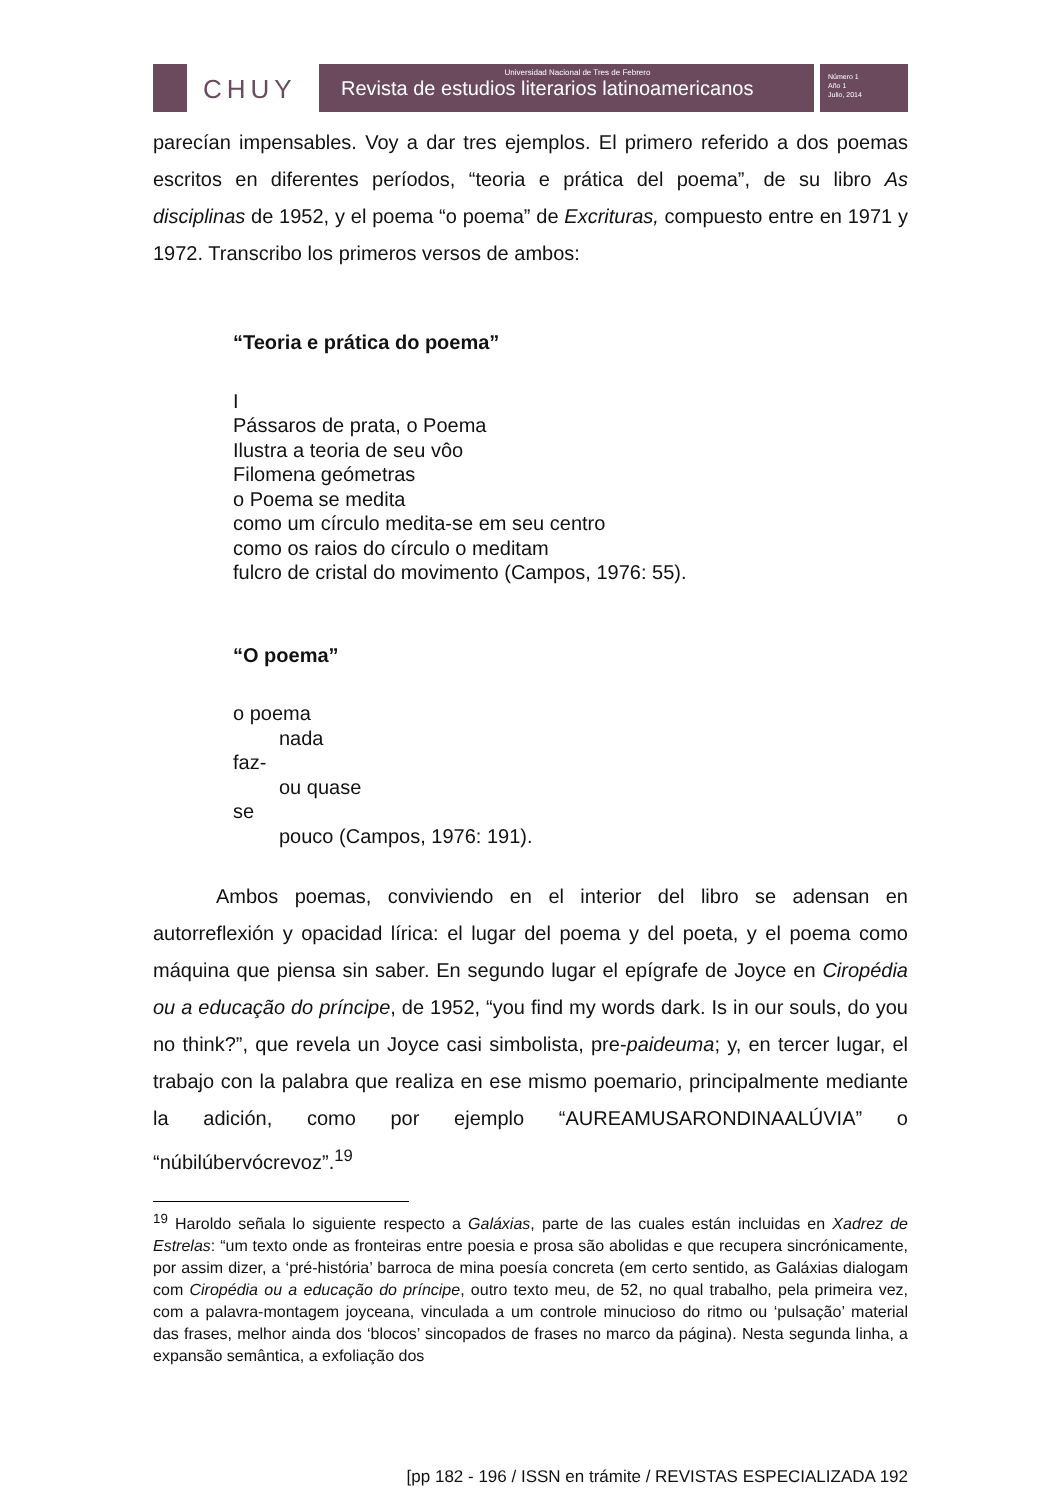CHUY
Universidad Nacional de Tres de Febrero
Revista de estudios literarios latinoamericanos
Número 1
Año 1
Julio, 2014
parecían impensables. Voy a dar tres ejemplos. El primero referido a dos poemas escritos en diferentes períodos, “teoria e prática del poema”, de su libro As disciplinas de 1952, y el poema “o poema” de Excrituras, compuesto entre en 1971 y 1972. Transcribo los primeros versos de ambos:
“Teoria e prática do poema”
I
Pássaros de prata, o Poema
Ilustra a teoria de seu vôo
Filomena geómetras
o Poema se medita
como um círculo medita-se em seu centro
como os raios do círculo o meditam
fulcro de cristal do movimento (Campos, 1976: 55).
“O poema”
o poema
nada
faz-
ou quase
se
pouco (Campos, 1976: 191).
Ambos poemas, conviviendo en el interior del libro se adensan en autorreflexión y opacidad lírica: el lugar del poema y del poeta, y el poema como máquina que piensa sin saber. En segundo lugar el epígrafe de Joyce en Ciropédia ou a educação do príncipe, de 1952, “you find my words dark. Is in our souls, do you no think?”, que revela un Joyce casi simbolista, pre-paideuma; y, en tercer lugar, el trabajo con la palabra que realiza en ese mismo poemario, principalmente mediante la adición, como por ejemplo “AUREAMUSARONDINAALÚVIA” o “núbilúbervócrevoz”.<sup>19</sup>
<sup>19</sup> Haroldo señala lo siguiente respecto a Galáxias, parte de las cuales están incluidas en Xadrez de Estrelas: “um texto onde as fronteiras entre poesia e prosa são abolidas e que recupera sincrónicamente, por assim dizer, a ‘pré-história’ barroca de mina poesía concreta (em certo sentido, as Galáxias dialogam com Ciropédia ou a educação do príncipe, outro texto meu, de 52, no qual trabalho, pela primeira vez, com a palavra-montagem joyceana, vinculada a um controle minucioso do ritmo ou ‘pulsação’ material das frases, melhor ainda dos ‘blocos’ sincopados de frases no marco da página). Nesta segunda linha, a expansão semântica, a exfoliação dos
[pp 182 - 196 / ISSN en trámite / REVISTAS ESPECIALIZADA 192